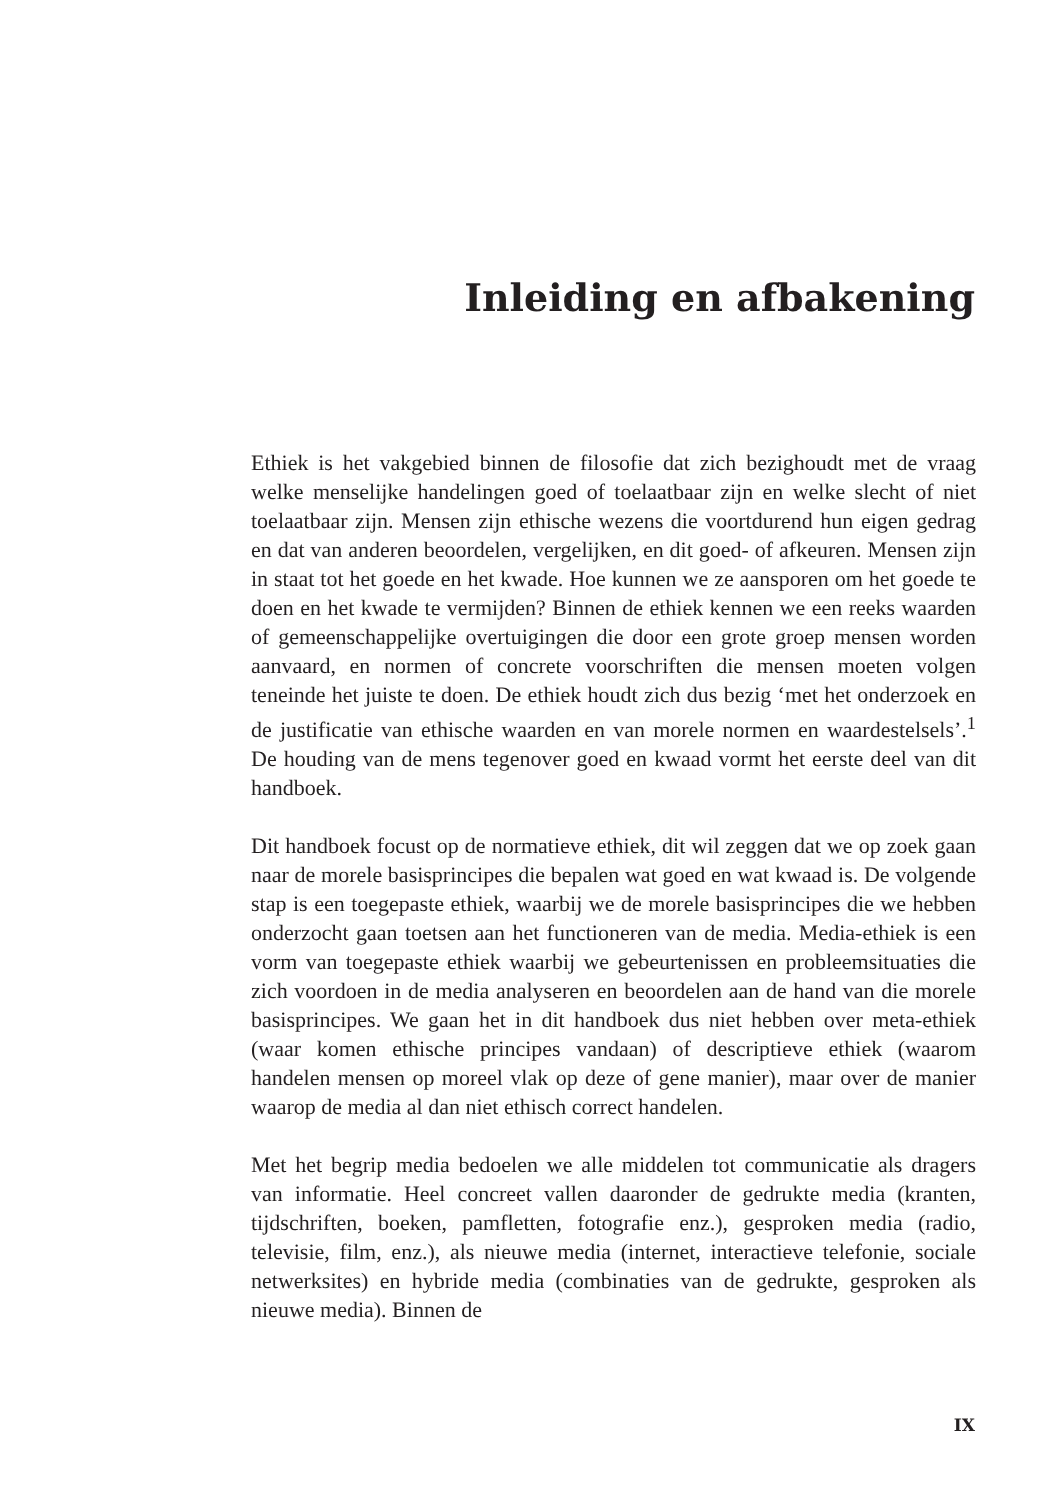Inleiding en afbakening
Ethiek is het vakgebied binnen de filosofie dat zich bezighoudt met de vraag welke menselijke handelingen goed of toelaatbaar zijn en welke slecht of niet toelaatbaar zijn. Mensen zijn ethische wezens die voortdurend hun eigen gedrag en dat van anderen beoordelen, vergelijken, en dit goed- of afkeuren. Mensen zijn in staat tot het goede en het kwade. Hoe kunnen we ze aansporen om het goede te doen en het kwade te vermijden? Binnen de ethiek kennen we een reeks waarden of gemeenschappelijke overtuigingen die door een grote groep mensen worden aanvaard, en normen of concrete voorschriften die mensen moeten volgen teneinde het juiste te doen. De ethiek houdt zich dus bezig ‘met het onderzoek en de justificatie van ethische waarden en van morele normen en waardestelsels’.<sup>1</sup> De houding van de mens tegenover goed en kwaad vormt het eerste deel van dit handboek.
Dit handboek focust op de normatieve ethiek, dit wil zeggen dat we op zoek gaan naar de morele basisprincipes die bepalen wat goed en wat kwaad is. De volgende stap is een toegepaste ethiek, waarbij we de morele basisprincipes die we hebben onderzocht gaan toetsen aan het functioneren van de media. Media-ethiek is een vorm van toegepaste ethiek waarbij we gebeurtenissen en probleemsituaties die zich voordoen in de media analyseren en beoordelen aan de hand van die morele basisprincipes. We gaan het in dit handboek dus niet hebben over meta-ethiek (waar komen ethische principes vandaan) of descriptieve ethiek (waarom handelen mensen op moreel vlak op deze of gene manier), maar over de manier waarop de media al dan niet ethisch correct handelen.
Met het begrip media bedoelen we alle middelen tot communicatie als dragers van informatie. Heel concreet vallen daaronder de gedrukte media (kranten, tijdschriften, boeken, pamfletten, fotografie enz.), gesproken media (radio, televisie, film, enz.), als nieuwe media (internet, interactieve telefonie, sociale netwerksites) en hybride media (combinaties van de gedrukte, gesproken als nieuwe media). Binnen de
IX